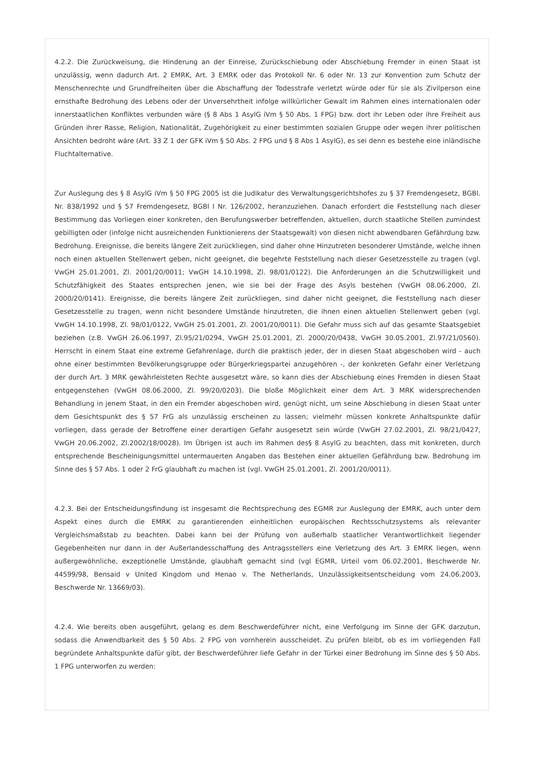4.2.2. Die Zurückweisung, die Hinderung an der Einreise, Zurückschiebung oder Abschiebung Fremder in einen Staat ist unzulässig, wenn dadurch Art. 2 EMRK, Art. 3 EMRK oder das Protokoll Nr. 6 oder Nr. 13 zur Konvention zum Schutz der Menschenrechte und Grundfreiheiten über die Abschaffung der Todesstrafe verletzt würde oder für sie als Zivilperson eine ernsthafte Bedrohung des Lebens oder der Unversehrtheit infolge willkürlicher Gewalt im Rahmen eines internationalen oder innerstaatlichen Konfliktes verbunden wäre (§ 8 Abs 1 AsylG iVm § 50 Abs. 1 FPG) bzw. dort ihr Leben oder ihre Freiheit aus Gründen ihrer Rasse, Religion, Nationalität, Zugehörigkeit zu einer bestimmten sozialen Gruppe oder wegen ihrer politischen Ansichten bedroht wäre (Art. 33 Z 1 der GFK iVm § 50 Abs. 2 FPG und § 8 Abs 1 AsylG), es sei denn es bestehe eine inländische Fluchtalternative.
Zur Auslegung des § 8 AsylG iVm § 50 FPG 2005 ist die Judikatur des Verwaltungsgerichtshofes zu § 37 Fremdengesetz, BGBl. Nr. 838/1992 und § 57 Fremdengesetz, BGBl I Nr. 126/2002, heranzuziehen. Danach erfordert die Feststellung nach dieser Bestimmung das Vorliegen einer konkreten, den Berufungswerber betreffenden, aktuellen, durch staatliche Stellen zumindest gebilligten oder (infolge nicht ausreichenden Funktionierens der Staatsgewalt) von diesen nicht abwendbaren Gefährdung bzw. Bedrohung. Ereignisse, die bereits längere Zeit zurückliegen, sind daher ohne Hinzutreten besonderer Umstände, welche ihnen noch einen aktuellen Stellenwert geben, nicht geeignet, die begehrte Feststellung nach dieser Gesetzesstelle zu tragen (vgl. VwGH 25.01.2001, Zl. 2001/20/0011; VwGH 14.10.1998, Zl. 98/01/0122). Die Anforderungen an die Schutzwilligkeit und Schutzfähigkeit des Staates entsprechen jenen, wie sie bei der Frage des Asyls bestehen (VwGH 08.06.2000, Zl. 2000/20/0141). Ereignisse, die bereits längere Zeit zurückliegen, sind daher nicht geeignet, die Feststellung nach dieser Gesetzesstelle zu tragen, wenn nicht besondere Umstände hinzutreten, die ihnen einen aktuellen Stellenwert geben (vgl. VwGH 14.10.1998, Zl. 98/01/0122, VwGH 25.01.2001, Zl. 2001/20/0011). Die Gefahr muss sich auf das gesamte Staatsgebiet beziehen (z.B. VwGH 26.06.1997, Zl.95/21/0294, VwGH 25.01.2001, Zl. 2000/20/0438, VwGH 30.05.2001, Zl.97/21/0560). Herrscht in einem Staat eine extreme Gefahrenlage, durch die praktisch jeder, der in diesen Staat abgeschoben wird - auch ohne einer bestimmten Bevölkerungsgruppe oder Bürgerkriegspartei anzugehören -, der konkreten Gefahr einer Verletzung der durch Art. 3 MRK gewährleisteten Rechte ausgesetzt wäre, so kann dies der Abschiebung eines Fremden in diesen Staat entgegenstehen (VwGH 08.06.2000, Zl. 99/20/0203). Die bloße Möglichkeit einer dem Art. 3 MRK widersprechenden Behandlung in jenem Staat, in den ein Fremder abgeschoben wird, genügt nicht, um seine Abschiebung in diesen Staat unter dem Gesichtspunkt des § 57 FrG als unzulässig erscheinen zu lassen; vielmehr müssen konkrete Anhaltspunkte dafür vorliegen, dass gerade der Betroffene einer derartigen Gefahr ausgesetzt sein würde (VwGH 27.02.2001, Zl. 98/21/0427, VwGH 20.06.2002, Zl.2002/18/0028). Im Übrigen ist auch im Rahmen des§ 8 AsylG zu beachten, dass mit konkreten, durch entsprechende Bescheinigungsmittel untermauerten Angaben das Bestehen einer aktuellen Gefährdung bzw. Bedrohung im Sinne des § 57 Abs. 1 oder 2 FrG glaubhaft zu machen ist (vgl. VwGH 25.01.2001, Zl. 2001/20/0011).
4.2.3. Bei der Entscheidungsfindung ist insgesamt die Rechtsprechung des EGMR zur Auslegung der EMRK, auch unter dem Aspekt eines durch die EMRK zu garantierenden einheitlichen europäischen Rechtsschutzsystems als relevanter Vergleichsmaßstab zu beachten. Dabei kann bei der Prüfung von außerhalb staatlicher Verantwortlichkeit liegender Gegebenheiten nur dann in der Außerlandesschaffung des Antragsstellers eine Verletzung des Art. 3 EMRK liegen, wenn außergewöhnliche, exzeptionelle Umstände, glaubhaft gemacht sind (vgl EGMR, Urteil vom 06.02.2001, Beschwerde Nr. 44599/98, Bensaid v United Kingdom und Henao v. The Netherlands, Unzulässigkeitsentscheidung vom 24.06.2003, Beschwerde Nr. 13669/03).
4.2.4. Wie bereits oben ausgeführt, gelang es dem Beschwerdeführer nicht, eine Verfolgung im Sinne der GFK darzutun, sodass die Anwendbarkeit des § 50 Abs. 2 FPG von vornherein ausscheidet. Zu prüfen bleibt, ob es im vorliegenden Fall begründete Anhaltspunkte dafür gibt, der Beschwerdeführer liefe Gefahr in der Türkei einer Bedrohung im Sinne des § 50 Abs. 1 FPG unterworfen zu werden: